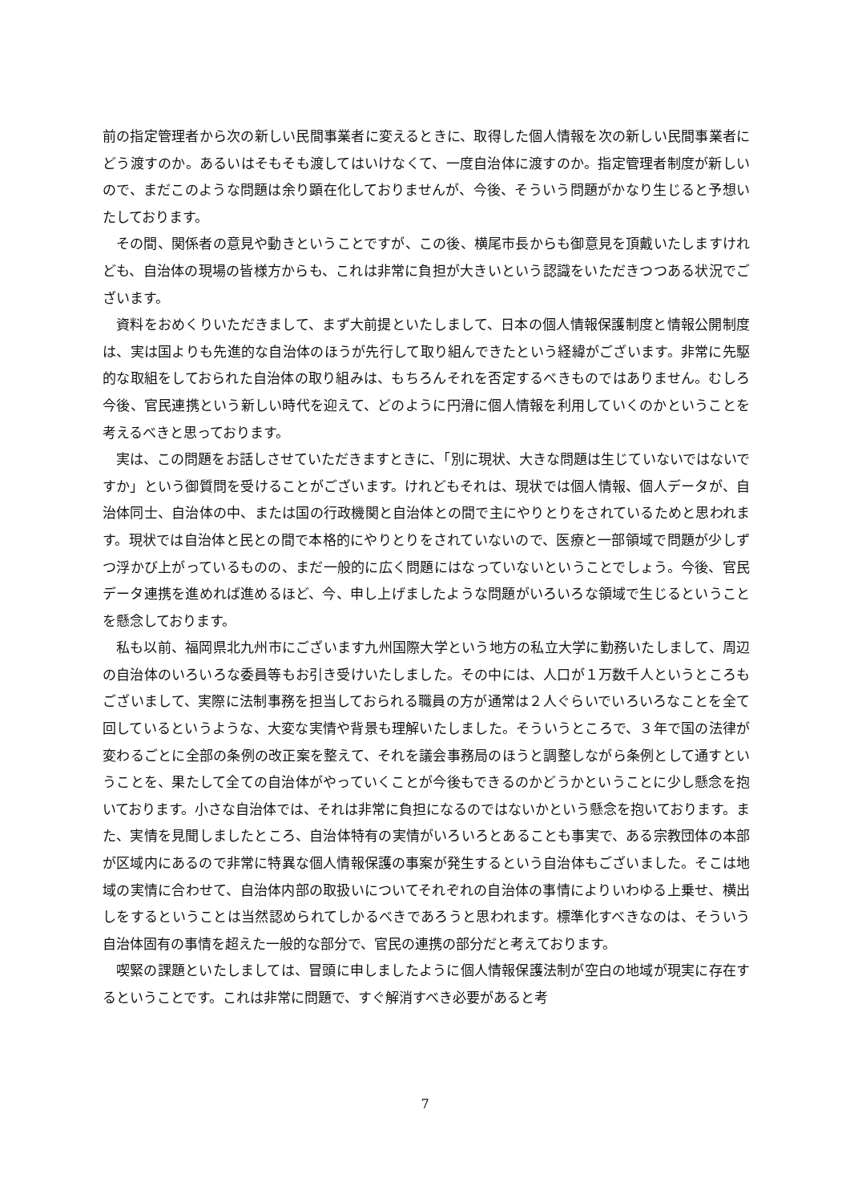前の指定管理者から次の新しい民間事業者に変えるときに、取得した個人情報を次の新しい民間事業者にどう渡すのか。あるいはそもそも渡してはいけなくて、一度自治体に渡すのか。指定管理者制度が新しいので、まだこのような問題は余り顕在化しておりませんが、今後、そういう問題がかなり生じると予想いたしております。
その間、関係者の意見や動きということですが、この後、横尾市長からも御意見を頂戴いたしますけれども、自治体の現場の皆様方からも、これは非常に負担が大きいという認識をいただきつつある状況でございます。
資料をおめくりいただきまして、まず大前提といたしまして、日本の個人情報保護制度と情報公開制度は、実は国よりも先進的な自治体のほうが先行して取り組んできたという経緯がございます。非常に先駆的な取組をしておられた自治体の取り組みは、もちろんそれを否定するべきものではありません。むしろ今後、官民連携という新しい時代を迎えて、どのように円滑に個人情報を利用していくのかということを考えるべきと思っております。
実は、この問題をお話しさせていただきますときに、「別に現状、大きな問題は生じていないではないですか」という御質問を受けることがございます。けれどもそれは、現状では個人情報、個人データが、自治体同士、自治体の中、または国の行政機関と自治体との間で主にやりとりをされているためと思われます。現状では自治体と民との間で本格的にやりとりをされていないので、医療と一部領域で問題が少しずつ浮かび上がっているものの、まだ一般的に広く問題にはなっていないということでしょう。今後、官民データ連携を進めれば進めるほど、今、申し上げましたような問題がいろいろな領域で生じるということを懸念しております。
私も以前、福岡県北九州市にございます九州国際大学という地方の私立大学に勤務いたしまして、周辺の自治体のいろいろな委員等もお引き受けいたしました。その中には、人口が１万数千人というところもございまして、実際に法制事務を担当しておられる職員の方が通常は２人ぐらいでいろいろなことを全て回しているというような、大変な実情や背景も理解いたしました。そういうところで、３年で国の法律が変わるごとに全部の条例の改正案を整えて、それを議会事務局のほうと調整しながら条例として通すということを、果たして全ての自治体がやっていくことが今後もできるのかどうかということに少し懸念を抱いております。小さな自治体では、それは非常に負担になるのではないかという懸念を抱いております。また、実情を見聞しましたところ、自治体特有の実情がいろいろとあることも事実で、ある宗教団体の本部が区域内にあるので非常に特異な個人情報保護の事案が発生するという自治体もございました。そこは地域の実情に合わせて、自治体内部の取扱いについてそれぞれの自治体の事情によりいわゆる上乗せ、横出しをするということは当然認められてしかるべきであろうと思われます。標準化すべきなのは、そういう自治体固有の事情を超えた一般的な部分で、官民の連携の部分だと考えております。
喫緊の課題といたしましては、冒頭に申しましたように個人情報保護法制が空白の地域が現実に存在するということです。これは非常に問題で、すぐ解消すべき必要があると考
7